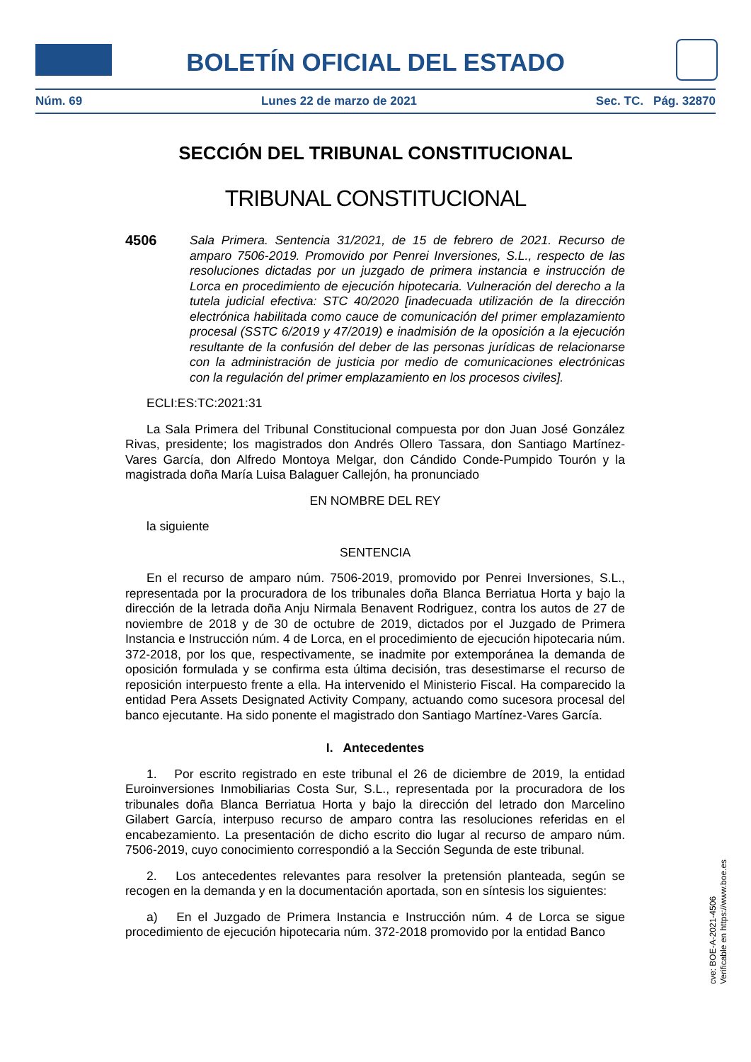BOLETÍN OFICIAL DEL ESTADO
Núm. 69 Lunes 22 de marzo de 2021 Sec. TC. Pág. 32870
SECCIÓN DEL TRIBUNAL CONSTITUCIONAL
TRIBUNAL CONSTITUCIONAL
4506 Sala Primera. Sentencia 31/2021, de 15 de febrero de 2021. Recurso de amparo 7506-2019. Promovido por Penrei Inversiones, S.L., respecto de las resoluciones dictadas por un juzgado de primera instancia e instrucción de Lorca en procedimiento de ejecución hipotecaria. Vulneración del derecho a la tutela judicial efectiva: STC 40/2020 [inadecuada utilización de la dirección electrónica habilitada como cauce de comunicación del primer emplazamiento procesal (SSTC 6/2019 y 47/2019) e inadmisión de la oposición a la ejecución resultante de la confusión del deber de las personas jurídicas de relacionarse con la administración de justicia por medio de comunicaciones electrónicas con la regulación del primer emplazamiento en los procesos civiles].
ECLI:ES:TC:2021:31
La Sala Primera del Tribunal Constitucional compuesta por don Juan José González Rivas, presidente; los magistrados don Andrés Ollero Tassara, don Santiago Martínez-Vares García, don Alfredo Montoya Melgar, don Cándido Conde-Pumpido Tourón y la magistrada doña María Luisa Balaguer Callejón, ha pronunciado
EN NOMBRE DEL REY
la siguiente
SENTENCIA
En el recurso de amparo núm. 7506-2019, promovido por Penrei Inversiones, S.L., representada por la procuradora de los tribunales doña Blanca Berriatua Horta y bajo la dirección de la letrada doña Anju Nirmala Benavent Rodriguez, contra los autos de 27 de noviembre de 2018 y de 30 de octubre de 2019, dictados por el Juzgado de Primera Instancia e Instrucción núm. 4 de Lorca, en el procedimiento de ejecución hipotecaria núm. 372-2018, por los que, respectivamente, se inadmite por extemporánea la demanda de oposición formulada y se confirma esta última decisión, tras desestimarse el recurso de reposición interpuesto frente a ella. Ha intervenido el Ministerio Fiscal. Ha comparecido la entidad Pera Assets Designated Activity Company, actuando como sucesora procesal del banco ejecutante. Ha sido ponente el magistrado don Santiago Martínez-Vares García.
I. Antecedentes
1. Por escrito registrado en este tribunal el 26 de diciembre de 2019, la entidad Euroinversiones Inmobiliarias Costa Sur, S.L., representada por la procuradora de los tribunales doña Blanca Berriatua Horta y bajo la dirección del letrado don Marcelino Gilabert García, interpuso recurso de amparo contra las resoluciones referidas en el encabezamiento. La presentación de dicho escrito dio lugar al recurso de amparo núm. 7506-2019, cuyo conocimiento correspondió a la Sección Segunda de este tribunal.
2. Los antecedentes relevantes para resolver la pretensión planteada, según se recogen en la demanda y en la documentación aportada, son en síntesis los siguientes:
a) En el Juzgado de Primera Instancia e Instrucción núm. 4 de Lorca se sigue procedimiento de ejecución hipotecaria núm. 372-2018 promovido por la entidad Banco
cve: BOE-A-2021-4506
Verificable en https://www.boe.es